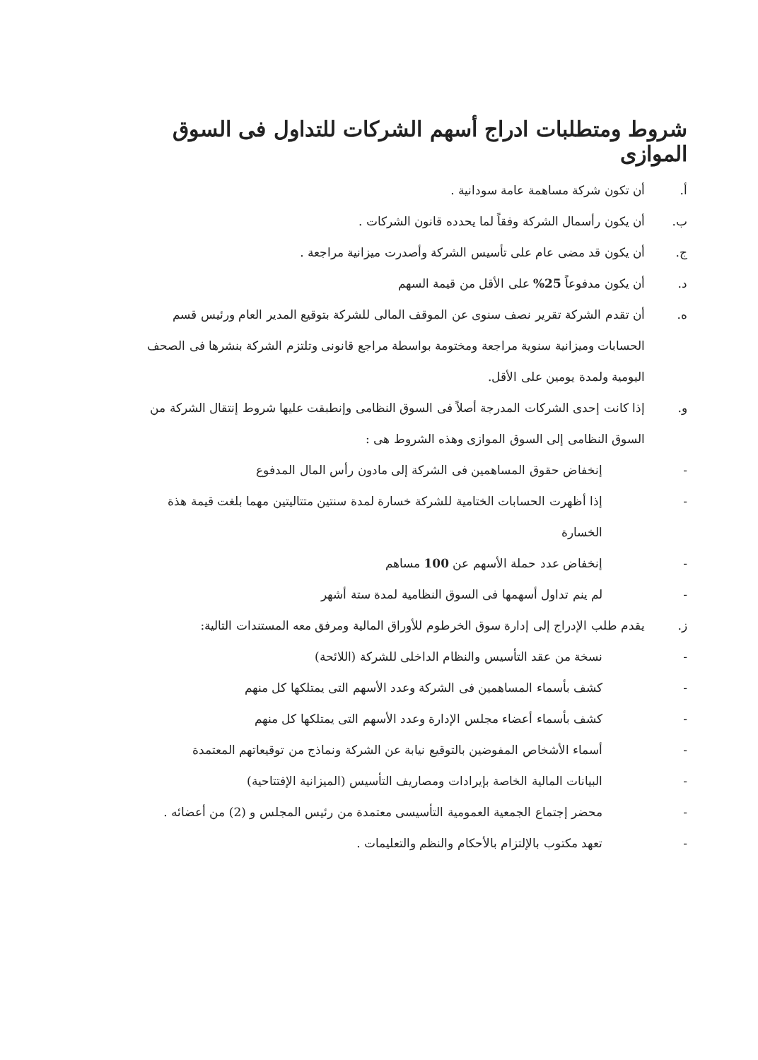شروط ومتطلبات ادراج أسهم الشركات للتداول فى السوق الموازى
أ. أن تكون شركة مساهمة عامة سودانية .
ب. أن يكون رأسمال الشركة وفقاً لما يحدده قانون الشركات .
ج. أن يكون قد مضى عام على تأسيس الشركة وأصدرت ميزانية مراجعة .
د. أن يكون مدفوعاً 25% على الأقل من قيمة السهم
ه. أن تقدم الشركة تقرير نصف سنوى عن الموقف المالى للشركة بتوقيع المدير العام ورئيس قسم الحسابات وميزانية سنوية مراجعة ومختومة بواسطة مراجع قانونى وتلتزم الشركة بنشرها فى الصحف اليومية ولمدة يومين على الأقل.
و. إذا كانت إحدى الشركات المدرجة أصلاً فى السوق النظامى وإنطبقت عليها شروط إنتقال الشركة من السوق النظامى إلى السوق الموازى وهذه الشروط هى :
- إنخفاض حقوق المساهمين فى الشركة إلى مادون رأس المال المدفوع
- إذا أظهرت الحسابات الختامية للشركة خسارة لمدة سنتين متتاليتين مهما بلغت قيمة هذة الخسارة
- إنخفاض عدد حملة الأسهم عن 100 مساهم
- لم ينم تداول أسهمها فى السوق النظامية لمدة ستة أشهر
ز. يقدم طلب الإدراج إلى إدارة سوق الخرطوم للأوراق المالية ومرفق معه المستندات التالية:
- نسخة من عقد التأسيس والنظام الداخلى للشركة (اللائحة)
- كشف بأسماء المساهمين فى الشركة وعدد الأسهم التى يمتلكها كل منهم
- كشف بأسماء أعضاء مجلس الإدارة وعدد الأسهم التى يمتلكها كل منهم
- أسماء الأشخاص المفوضين بالتوقيع نيابة عن الشركة ونماذج من توقيعاتهم المعتمدة
- البيانات المالية الخاصة بإيرادات ومصاريف التأسيس (الميزانية الإفتتاحية)
- محضر إجتماع الجمعية العمومية التأسيسى معتمدة من رئيس المجلس و (2) من أعضائه .
- تعهد مكتوب بالإلتزام بالأحكام والنظم والتعليمات .